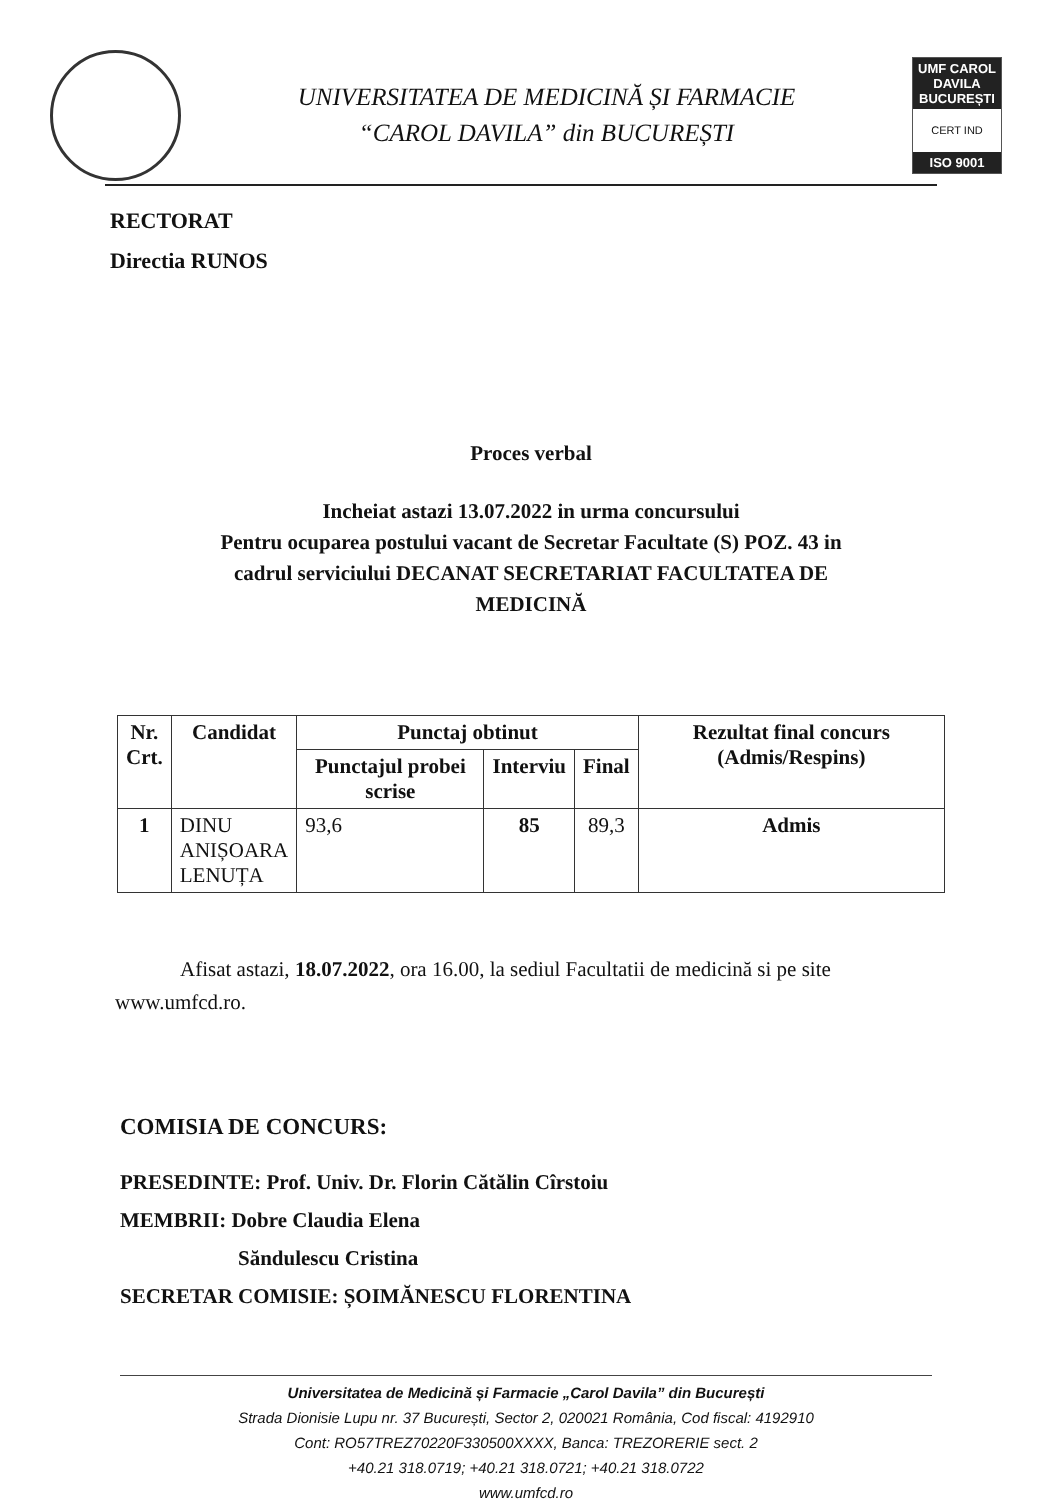UNIVERSITATEA DE MEDICINĂ ȘI FARMACIE
“CAROL DAVILA” din BUCUREȘTI
UMF CAROL DAVILA BUCUREȘTI
CERT IND
ISO 9001
RECTORAT
Directia RUNOS
Proces verbal
Incheiat astazi 13.07.2022 in urma concursului
Pentru ocuparea postului vacant de Secretar Facultate (S) POZ. 43 in
cadrul serviciului DECANAT SECRETARIAT FACULTATEA DE
MEDICINĂ
| Nr. Crt. | Candidat | Punctaj obtinut | | | Rezultat final concurs (Admis/Respins) |
| --- | --- | --- | --- | --- | --- |
| | | Punctajul probei scrise | Interviu | Final | |
| 1 | DINU ANIȘOARA LENUȚA | 93,6 | 85 | 89,3 | Admis |
Afisat astazi, 18.07.2022, ora 16.00, la sediul Facultatii de medicină si pe site www.umfcd.ro.
COMISIA DE CONCURS:
PRESEDINTE: Prof. Univ. Dr. Florin Cătălin Cîrstoiu
MEMBRII: Dobre Claudia Elena
Săndulescu Cristina
SECRETAR COMISIE: ȘOIMĂNESCU FLORENTINA
Universitatea de Medicină și Farmacie „Carol Davila” din București
Strada Dionisie Lupu nr. 37 București, Sector 2, 020021 România, Cod fiscal: 4192910
Cont: RO57TREZ70220F330500XXXX, Banca: TREZORERIE sect. 2
+40.21 318.0719; +40.21 318.0721; +40.21 318.0722
www.umfcd.ro